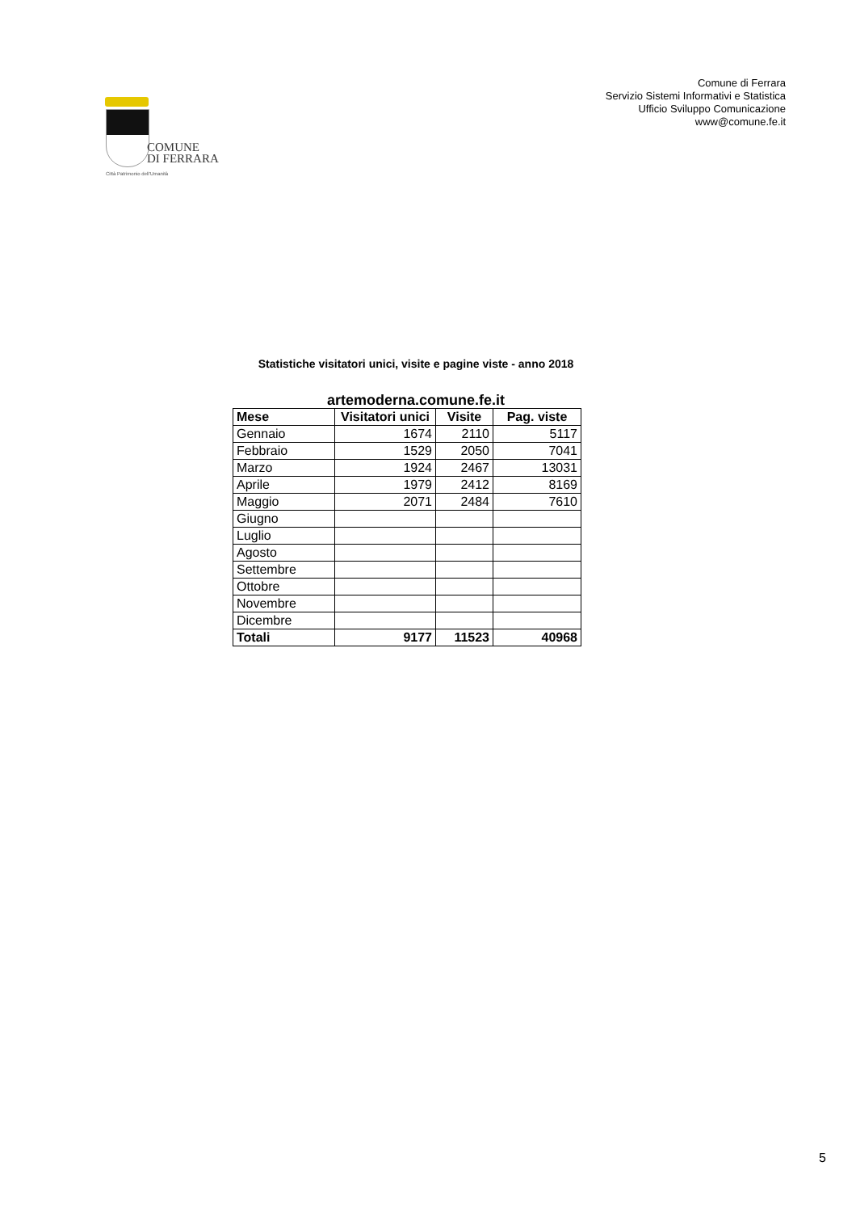COMUNE
DI FERRARA
Città Patrimonio dell'Umanità
Comune di Ferrara
Servizio Sistemi Informativi e Statistica
Ufficio Sviluppo Comunicazione
www@comune.fe.it
Statistiche visitatori unici, visite e pagine viste - anno 2018
artemoderna.comune.fe.it
| Mese | Visitatori unici | Visite | Pag. viste |
| --- | --- | --- | --- |
| Gennaio | 1674 | 2110 | 5117 |
| Febbraio | 1529 | 2050 | 7041 |
| Marzo | 1924 | 2467 | 13031 |
| Aprile | 1979 | 2412 | 8169 |
| Maggio | 2071 | 2484 | 7610 |
| Giugno | | | |
| Luglio | | | |
| Agosto | | | |
| Settembre | | | |
| Ottobre | | | |
| Novembre | | | |
| Dicembre | | | |
| Totali | 9177 | 11523 | 40968 |
5